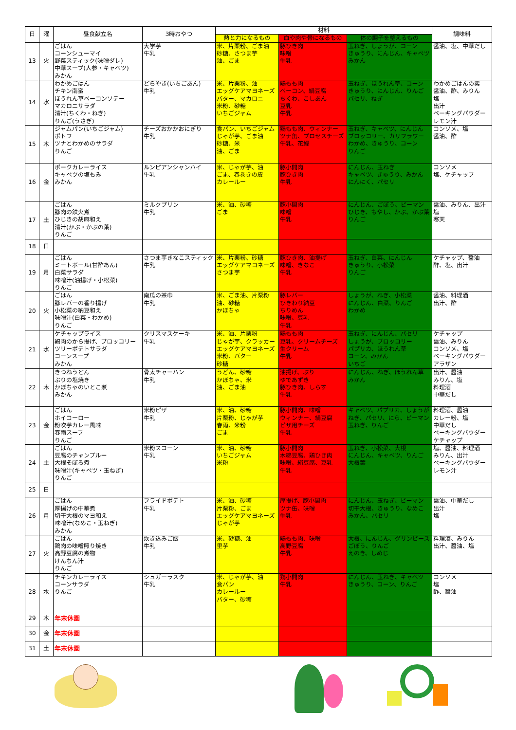| 日 | 曜 | 昼食献立名 | 3時おやつ | 材料 | | | 調味料 |
| --- | --- | --- | --- | --- | --- | --- | --- |
| | | | | 熱と力になるもの | 血や肉や骨になるもの | 体の調子を整えるもの | |
| 13 | 火 | ごはん コーンシューマイ 野菜スティック(味噌ダレ) 中華スープ(人参・キャベツ) みかん | 大学芋 牛乳 | 米、片栗粉、ごま油 砂糖、さつま芋 油、ごま | 豚ひき肉 味噌 牛乳 | 玉ねぎ、しょうが、コーン きゅうり、にんじん、キャベツ みかん | 醤油、塩、中華だし |
| 14 | 水 | わかめごはん チキン南蛮 ほうれん草ベーコンソテー マカロニサラダ 清汁(ちくわ・ねぎ) りんご(うさぎ) | どらやき(いちごあん) 牛乳 | 米、片栗粉、油 エッグケアマヨネーズ バター、マカロニ 米粉、砂糖 いちごジャム | 鶏もも肉 ベーコン、絹豆腐 ちくわ、こしあん 豆乳 牛乳 | 玉ねぎ、ほうれん草、コーン きゅうり、にんじん、りんご パセリ、ねぎ | わかめごはんの素 醤油、酢、みりん 塩 出汁 ベーキングパウダー レモン汁 |
| 15 | 木 | ジャムパン(いちごジャム) ポトフ ツナとわかめのサラダ りんご | チーズおかかおにぎり 牛乳 | 食パン、いちごジャム じゃが芋、ごま油 砂糖、米 油、ごま | 鶏もも肉、ウィンナー ツナ缶、プロセスチーズ 牛乳、花鰹 | 玉ねぎ、キャベツ、にんじん ブロッコリー、カリフラワー わかめ、きゅうり、コーン りんご | コンソメ、塩 醤油、酢 |
| 16 | 金 | ポークカレーライス キャベツの塩もみ みかん | ルンピアンシャンハイ 牛乳 | 米、じゃが芋、油 ごま、春巻きの皮 カレールー | 豚小間肉 豚ひき肉 牛乳 | にんじん、玉ねぎ キャベツ、きゅうり、みかん にんにく、パセリ | コンソメ 塩、ケチャップ |
| 17 | 土 | ごはん 豚肉の鉄火煮 ひじきの胡麻和え 清汁(かぶ・かぶの葉) りんご | ミルクプリン 牛乳 | 米、油、砂糖 ごま | 豚小間肉 味噌 牛乳 | にんじん、ごぼう、ピーマン ひじき、もやし、かぶ、かぶ葉 りんご | 醤油、みりん、出汁 塩 寒天 |
| 18 | 日 | | | | | | |
| 19 | 月 | ごはん ミートボール(甘酢あん) 白菜サラダ 味噌汁(油揚げ・小松菜) りんご | さつま芋きなこスティック 牛乳 | 米、片栗粉、砂糖 エッグケアマヨネーズ さつま芋 | 豚ひき肉、油揚げ 味噌、きなこ 牛乳 | 玉ねぎ、白菜、にんじん きゅうり、小松菜 りんご | ケチャップ、醤油 酢、塩、出汁 |
| 20 | 火 | ごはん 豚レバーの香り揚げ 小松菜の納豆和え 味噌汁(白菜・わかめ) りんご | 南瓜の茶巾 牛乳 | 米、ごま油、片栗粉 油、砂糖 かぼちゃ | 豚レバー ひきわり納豆 ちりめん 味噌、豆乳 牛乳 | しょうが、ねぎ、小松菜 にんじん、白菜、りんご わかめ | 醤油、料理酒 出汁、酢 |
| 21 | 水 | ケチャップライス 鶏肉のから揚げ、ブロッコリー ツリーポテトサラダ コーンスープ みかん | クリスマスケーキ 牛乳 | 米、油、片栗粉 じゃが芋、クラッカー エッグケアマヨネーズ 米粉、バター 砂糖 | 鶏もも肉 豆乳、クリームチーズ 生クリーム 牛乳 | 玉ねぎ、にんじん、パセリ しょうが、ブロッコリー パプリカ、ほうれん草 コーン、みかん いちご | ケチャップ 醤油、みりん コンソメ、塩 ベーキングパウダー アラザン |
| 22 | 木 | きつねうどん ぶりの塩焼き かぼちゃのいとこ煮 みかん | 骨太チャーハン 牛乳 | うどん、砂糖 かぼちゃ、米 油、ごま油 | 油揚げ、ぶり ゆであずき 豚ひき肉、しらす 牛乳 | にんじん、ねぎ、ほうれん草 みかん | 出汁、醤油 みりん、塩 料理酒 中華だし |
| 23 | 金 | ごはん ホイコーロー 粉吹芋カレー風味 春雨スープ りんご | 米粉ピザ 牛乳 | 米、油、砂糖 片栗粉、じゃが芋 春雨、米粉 ごま | 豚小間肉、味噌 ウィンナー、絹豆腐 ピザ用チーズ 牛乳 | キャベツ、パプリカ、しょうが ねぎ、パセリ、にら、ピーマン 玉ねぎ、りんご | 料理酒、醤油 カレー粉、塩 中華だし ベーキングパウダー ケチャップ |
| 24 | 土 | ごはん 豆腐のチャンプルー 大根そぼろ煮 味噌汁(キャベツ・玉ねぎ) りんご | 米粉スコーン 牛乳 | 米、油、砂糖 いちごジャム 米粉 | 豚小間肉 木綿豆腐、鶏ひき肉 味噌、絹豆腐、豆乳 牛乳 | 玉ねぎ、小松菜、大根 にんじん、キャベツ、りんご 大根葉 | 塩、醤油、料理酒 みりん、出汁 ベーキングパウダー レモン汁 |
| 25 | 日 | | | | | | |
| 26 | 月 | ごはん 厚揚げの中華煮 切干大根のマヨ和え 味噌汁(なめこ・玉ねぎ) みかん | フライドポテト 牛乳 | 米、油、砂糖 片栗粉、ごま エッグケアマヨネーズ じゃが芋 | 厚揚げ、豚小間肉 ツナ缶、味噌 牛乳 | にんじん、玉ねぎ、ピーマン 切干大根、きゅうり、なめこ みかん、パセリ | 醤油、中華だし 出汁 塩 |
| 27 | 火 | ごはん 鶏肉の味噌照り焼き 高野豆腐の煮物 けんちん汁 りんご | 炊き込みご飯 牛乳 | 米、砂糖、油 里芋 | 鶏もも肉、味噌 高野豆腐 牛乳 | 大根、にんじん、グリンピース ごぼう、りんご えのき、しめじ | 料理酒、みりん 出汁、醤油、塩 |
| 28 | 水 | チキンカレーライス コーンサラダ りんご | シュガーラスク 牛乳 | 米、じゃが芋、油 食パン カレールー バター、砂糖 | 鶏小間肉 牛乳 | にんじん、玉ねぎ、キャベツ きゅうり、コーン、りんご | コンソメ 塩 酢、醤油 |
| 29 | 木 | 年末休園 | | | | | |
| 30 | 金 | 年末休園 | | | | | |
| 31 | 土 | 年末休園 | | | | | |